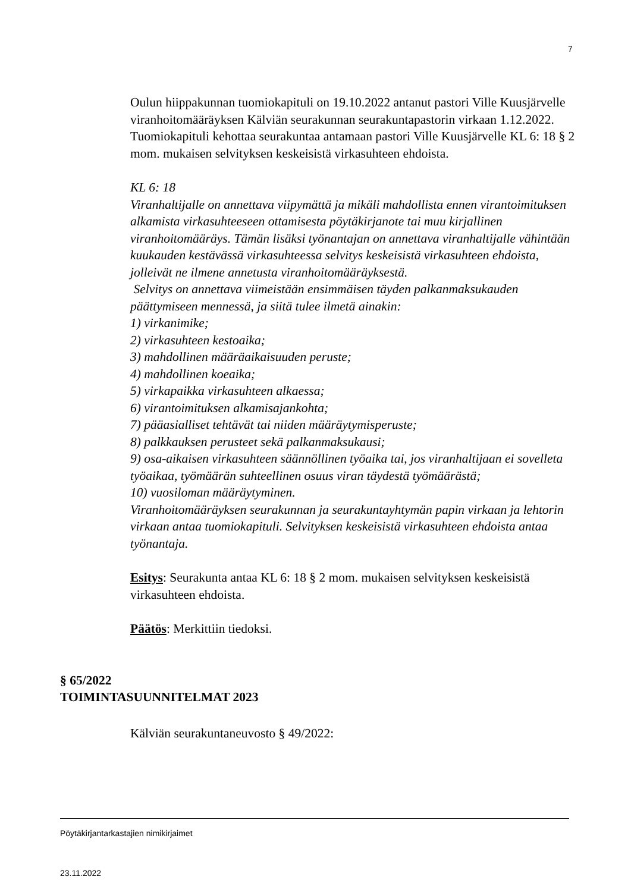7
Oulun hiippakunnan tuomiokapituli on 19.10.2022 antanut pastori Ville Kuusjärvelle viranhoitomääräyksen Kälviän seurakunnan seurakuntapastorin virkaan 1.12.2022. Tuomiokapituli kehottaa seurakuntaa antamaan pastori Ville Kuusjärvelle KL 6: 18 § 2 mom. mukaisen selvityksen keskeisistä virkasuhteen ehdoista.
KL 6: 18
Viranhaltijalle on annettava viipymättä ja mikäli mahdollista ennen virantoimituksen alkamista virkasuhteeseen ottamisesta pöytäkirjanote tai muu kirjallinen viranhoitomääräys. Tämän lisäksi työnantajan on annettava viranhaltijalle vähintään kuukauden kestävässä virkasuhteessa selvitys keskeisistä virkasuhteen ehdoista, jolleivät ne ilmene annetusta viranhoitomääräyksestä.
Selvitys on annettava viimeistään ensimmäisen täyden palkanmaksukauden päättymiseen mennessä, ja siitä tulee ilmetä ainakin:
1) virkanimike;
2) virkasuhteen kestoaika;
3) mahdollinen määräaikaisuuden peruste;
4) mahdollinen koeaika;
5) virkapaikka virkasuhteen alkaessa;
6) virantoimituksen alkamisajankohta;
7) pääasialliset tehtävät tai niiden määräytymisperuste;
8) palkkauksen perusteet sekä palkanmaksukausi;
9) osa-aikaisen virkasuhteen säännöllinen työaika tai, jos viranhaltijaan ei sovelleta työaikaa, työmäärän suhteellinen osuus viran täydestä työmäärästä;
10) vuosiloman määräytyminen.
Viranhoitomääräyksen seurakunnan ja seurakuntayhtymän papin virkaan ja lehtorin virkaan antaa tuomiokapituli. Selvityksen keskeisistä virkasuhteen ehdoista antaa työnantaja.
Esitys: Seurakunta antaa KL 6: 18 § 2 mom. mukaisen selvityksen keskeisistä virkasuhteen ehdoista.
Päätös: Merkittiin tiedoksi.
§ 65/2022
TOIMINTASUUNNITELMAT 2023
Kälviän seurakuntaneuvosto § 49/2022:
Pöytäkirjantarkastajien nimikirjaimet
23.11.2022